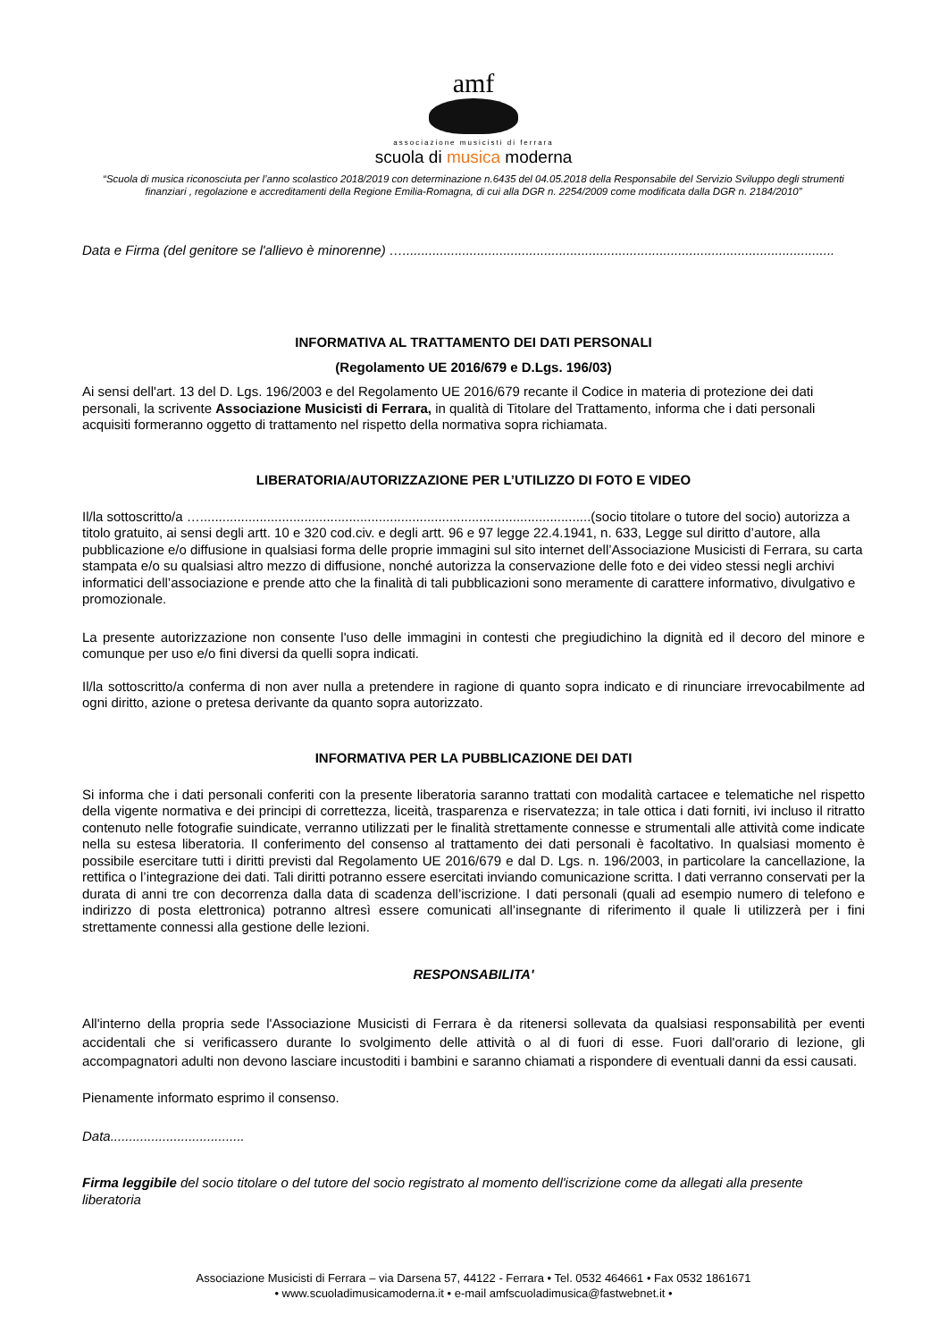amf
associazione musicisti di ferrara
scuola di musica moderna
“Scuola di musica riconosciuta per l’anno scolastico 2018/2019 con determinazione n.6435 del 04.05.2018 della Responsabile del Servizio Sviluppo degli strumenti finanziari , regolazione e accreditamenti della Regione Emilia-Romagna, di cui alla DGR n. 2254/2009 come modificata dalla DGR n. 2184/2010”
Data e Firma (del genitore se l'allievo è minorenne) …....................................................................................................................
INFORMATIVA AL TRATTAMENTO DEI DATI PERSONALI
(Regolamento UE 2016/679 e D.Lgs. 196/03)
Ai sensi dell'art. 13 del D. Lgs. 196/2003 e del Regolamento UE 2016/679 recante il Codice in materia di protezione dei dati personali, la scrivente Associazione Musicisti di Ferrara, in qualità di Titolare del Trattamento, informa che i dati personali acquisiti formeranno oggetto di trattamento nel rispetto della normativa sopra richiamata.
LIBERATORIA/AUTORIZZAZIONE PER L’UTILIZZO DI FOTO E VIDEO
Il/la sottoscritto/a ….........................................................................................................(socio titolare o tutore del socio) autorizza a titolo gratuito, ai sensi degli artt. 10 e 320 cod.civ. e degli artt. 96 e 97 legge 22.4.1941, n. 633, Legge sul diritto d’autore, alla pubblicazione e/o diffusione in qualsiasi forma delle proprie immagini sul sito internet dell’Associazione Musicisti di Ferrara, su carta stampata e/o su qualsiasi altro mezzo di diffusione, nonché autorizza la conservazione delle foto e dei video stessi negli archivi informatici dell’associazione e prende atto che la finalità di tali pubblicazioni sono meramente di carattere informativo, divulgativo e promozionale.
La presente autorizzazione non consente l'uso delle immagini in contesti che pregiudichino la dignità ed il decoro del minore e comunque per uso e/o fini diversi da quelli sopra indicati.
Il/la sottoscritto/a conferma di non aver nulla a pretendere in ragione di quanto sopra indicato e di rinunciare irrevocabilmente ad ogni diritto, azione o pretesa derivante da quanto sopra autorizzato.
INFORMATIVA PER LA PUBBLICAZIONE DEI DATI
Si informa che i dati personali conferiti con la presente liberatoria saranno trattati con modalità cartacee e telematiche nel rispetto della vigente normativa e dei principi di correttezza, liceità, trasparenza e riservatezza; in tale ottica i dati forniti, ivi incluso il ritratto contenuto nelle fotografie suindicate, verranno utilizzati per le finalità strettamente connesse e strumentali alle attività come indicate nella su estesa liberatoria. Il conferimento del consenso al trattamento dei dati personali è facoltativo. In qualsiasi momento è possibile esercitare tutti i diritti previsti dal Regolamento UE 2016/679 e dal D. Lgs. n. 196/2003, in particolare la cancellazione, la rettifica o l’integrazione dei dati. Tali diritti potranno essere esercitati inviando comunicazione scritta. I dati verranno conservati per la durata di anni tre con decorrenza dalla data di scadenza dell’iscrizione. I dati personali (quali ad esempio numero di telefono e indirizzo di posta elettronica) potranno altresì essere comunicati all’insegnante di riferimento il quale li utilizzerà per i fini strettamente connessi alla gestione delle lezioni.
RESPONSABILITA'
All'interno della propria sede l'Associazione Musicisti di Ferrara è da ritenersi sollevata da qualsiasi responsabilità per eventi accidentali che si verificassero durante lo svolgimento delle attività o al di fuori di esse. Fuori dall'orario di lezione, gli accompagnatori adulti non devono lasciare incustoditi i bambini e saranno chiamati a rispondere di eventuali danni da essi causati.
Pienamente informato esprimo il consenso.
Data....................................
Firma leggibile del socio titolare o del tutore del socio registrato al momento dell'iscrizione come da allegati alla presente liberatoria
Associazione Musicisti di Ferrara – via Darsena 57, 44122 - Ferrara • Tel. 0532 464661 • Fax 0532 1861671
• www.scuoladimusicamoderna.it • e-mail amfscuoladimusica@fastwebnet.it •